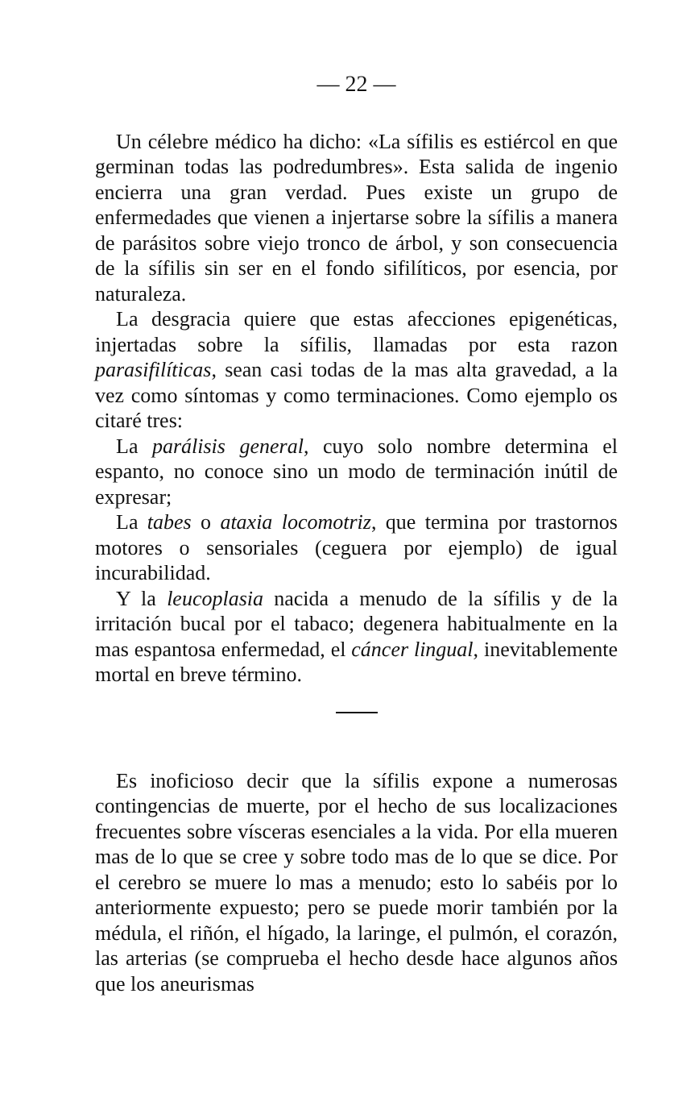— 22 —
Un célebre médico ha dicho: «La sífilis es estiércol en que germinan todas las podredumbres». Esta salida de ingenio encierra una gran verdad. Pues existe un grupo de enfermedades que vienen a injertarse sobre la sífilis a manera de parásitos sobre viejo tronco de árbol, y son consecuencia de la sífilis sin ser en el fondo sifilíticos, por esencia, por naturaleza.
La desgracia quiere que estas afecciones epigenéticas, injertadas sobre la sífilis, llamadas por esta razon parasifilíticas, sean casi todas de la mas alta gravedad, a la vez como síntomas y como terminaciones. Como ejemplo os citaré tres:
La parálisis general, cuyo solo nombre determina el espanto, no conoce sino un modo de terminación inútil de expresar;
La tabes o ataxia locomotriz, que termina por trastornos motores o sensoriales (ceguera por ejemplo) de igual incurabilidad.
Y la leucoplasia nacida a menudo de la sífilis y de la irritación bucal por el tabaco; degenera habitualmente en la mas espantosa enfermedad, el cáncer lingual, inevitablemente mortal en breve término.
Es inoficioso decir que la sífilis expone a numerosas contingencias de muerte, por el hecho de sus localizaciones frecuentes sobre vísceras esenciales a la vida. Por ella mueren mas de lo que se cree y sobre todo mas de lo que se dice. Por el cerebro se muere lo mas a menudo; esto lo sabéis por lo anteriormente expuesto; pero se puede morir también por la médula, el riñón, el hígado, la laringe, el pulmón, el corazón, las arterias (se comprueba el hecho desde hace algunos años que los aneurismas